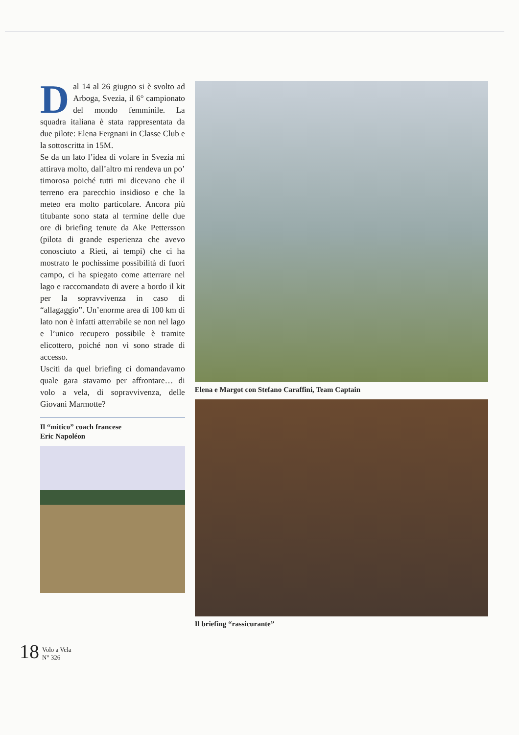Dal 14 al 26 giugno si è svolto ad Arboga, Svezia, il 6° campionato del mondo femminile. La squadra italiana è stata rappresentata da due pilote: Elena Fergnani in Classe Club e la sottoscritta in 15M.
Se da un lato l’idea di volare in Svezia mi attirava molto, dall’altro mi rendeva un po’ timorosa poiché tutti mi dicevano che il terreno era parecchio insidioso e che la meteo era molto particolare. Ancora più titubante sono stata al termine delle due ore di briefing tenute da Ake Pettersson (pilota di grande esperienza che avevo conosciuto a Rieti, ai tempi) che ci ha mostrato le pochissime possibilità di fuori campo, ci ha spiegato come atterrare nel lago e raccomandato di avere a bordo il kit per la sopravvivenza in caso di “allagaggio”. Un’enorme area di 100 km di lato non è infatti atterrabile se non nel lago e l’unico recupero possibile è tramite elicottero, poiché non vi sono strade di accesso.
Usciti da quel briefing ci domandavamo quale gara stavamo per affrontare… di volo a vela, di sopravvivenza, delle Giovani Marmotte?
Il “mitico” coach francese
Eric Napoléon
Elena e Margot con Stefano Caraffini, Team Captain
Il briefing “rassicurante”
18 Volo a Vela
N° 326